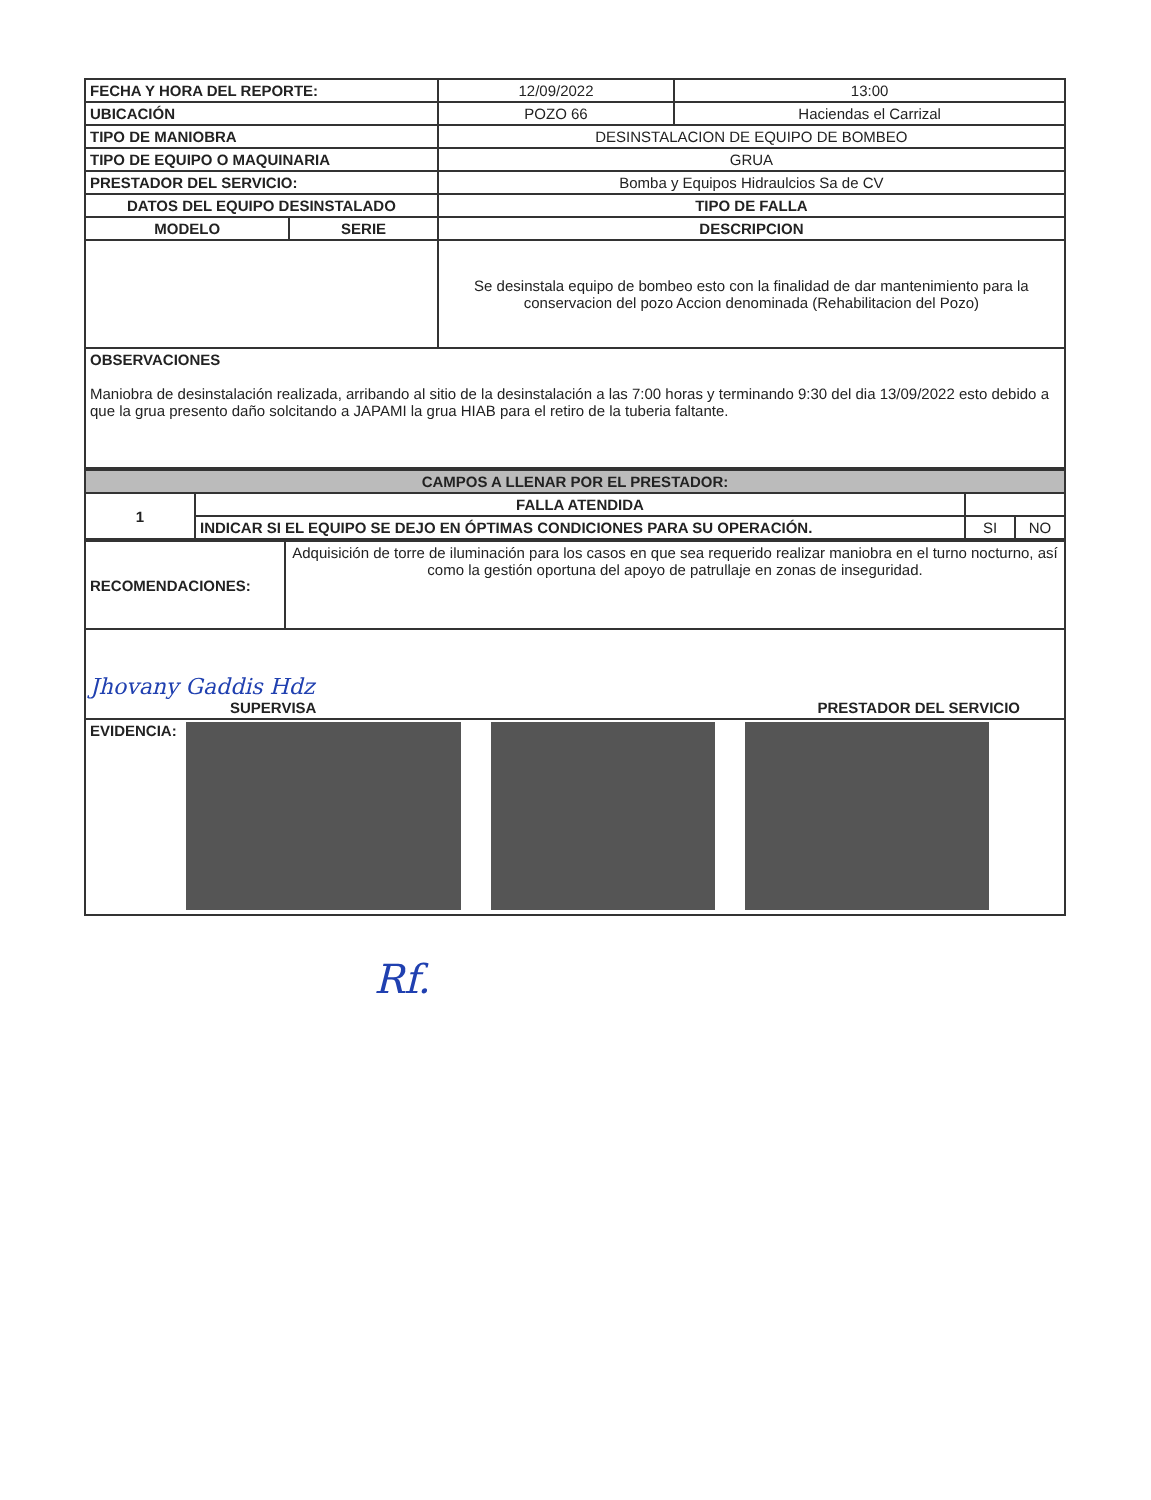| FECHA Y HORA DEL REPORTE: | | 12/09/2022 | 13:00 |
| UBICACIÓN | | POZO 66 | Haciendas el Carrizal |
| TIPO DE MANIOBRA | | DESINSTALACION DE EQUIPO DE BOMBEO | |
| TIPO DE EQUIPO O MAQUINARIA | | GRUA | |
| PRESTADOR DEL SERVICIO: | | Bomba y Equipos Hidraulcios Sa de CV | |
| DATOS DEL EQUIPO DESINSTALADO | | TIPO DE FALLA | |
| MODELO | SERIE | DESCRIPCION | |
| | | Se desinstala equipo de bombeo esto con la finalidad de dar mantenimiento para la conservacion del pozo Accion denominada (Rehabilitacion del Pozo) | |
| OBSERVACIONES Maniobra de desinstalación realizada, arribando al sitio de la desinstalación a las 7:00 horas y terminando 9:30 del dia 13/09/2022 esto debido a que la grua presento daño solcitando a JAPAMI la grua HIAB para el retiro de la tuberia faltante. | | | |
| CAMPOS A LLENAR POR EL PRESTADOR: | | | |
| 1 | FALLA ATENDIDA | | |
| | INDICAR SI EL EQUIPO SE DEJO EN ÓPTIMAS CONDICIONES PARA SU OPERACIÓN. | SI | NO |
| RECOMENDACIONES: | Adquisición de torre de iluminación para los casos en que sea requerido realizar maniobra en el turno nocturno, así como la gestión oportuna del apoyo de patrullaje en zonas de inseguridad. |
| Jhovany Gaddis Hdz SUPERVISA PRESTADOR DEL SERVICIO | |
| EVIDENCIA: | |
Rf.